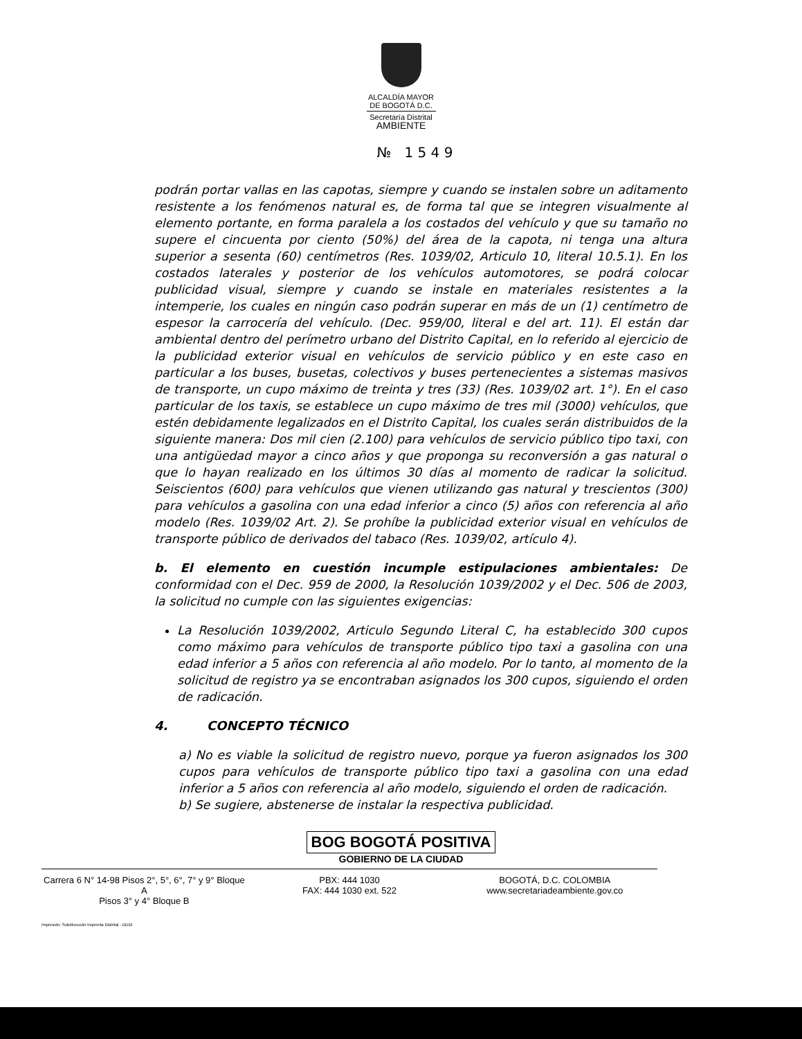ALCALDÍA MAYOR
DE BOGOTÁ D.C.
Secretaría Distrital
AMBIENTE
№ 1 5 4 9
podrán portar vallas en las capotas, siempre y cuando se instalen sobre un aditamento resistente a los fenómenos natural es, de forma tal que se integren visualmente al elemento portante, en forma paralela a los costados del vehículo y que su tamaño no supere el cincuenta por ciento (50%) del área de la capota, ni tenga una altura superior a sesenta (60) centímetros (Res. 1039/02, Articulo 10, literal 10.5.1). En los costados laterales y posterior de los vehículos automotores, se podrá colocar publicidad visual, siempre y cuando se instale en materiales resistentes a la intemperie, los cuales en ningún caso podrán superar en más de un (1) centímetro de espesor la carrocería del vehículo. (Dec. 959/00, literal e del art. 11). El están dar ambiental dentro del perímetro urbano del Distrito Capital, en lo referido al ejercicio de la publicidad exterior visual en vehículos de servicio público y en este caso en particular a los buses, busetas, colectivos y buses pertenecientes a sistemas masivos de transporte, un cupo máximo de treinta y tres (33) (Res. 1039/02 art. 1°). En el caso particular de los taxis, se establece un cupo máximo de tres mil (3000) vehículos, que estén debidamente legalizados en el Distrito Capital, los cuales serán distribuidos de la siguiente manera: Dos mil cien (2.100) para vehículos de servicio público tipo taxi, con una antigüedad mayor a cinco años y que proponga su reconversión a gas natural o que lo hayan realizado en los últimos 30 días al momento de radicar la solicitud. Seiscientos (600) para vehículos que vienen utilizando gas natural y trescientos (300) para vehículos a gasolina con una edad inferior a cinco (5) años con referencia al año modelo (Res. 1039/02 Art. 2). Se prohíbe la publicidad exterior visual en vehículos de transporte público de derivados del tabaco (Res. 1039/02, artículo 4).
b. El elemento en cuestión incumple estipulaciones ambientales: De conformidad con el Dec. 959 de 2000, la Resolución 1039/2002 y el Dec. 506 de 2003, la solicitud no cumple con las siguientes exigencias:
La Resolución 1039/2002, Articulo Segundo Literal C, ha establecido 300 cupos como máximo para vehículos de transporte público tipo taxi a gasolina con una edad inferior a 5 años con referencia al año modelo. Por lo tanto, al momento de la solicitud de registro ya se encontraban asignados los 300 cupos, siguiendo el orden de radicación.
4. CONCEPTO TÉCNICO
a) No es viable la solicitud de registro nuevo, porque ya fueron asignados los 300 cupos para vehículos de transporte público tipo taxi a gasolina con una edad inferior a 5 años con referencia al año modelo, siguiendo el orden de radicación.
b) Se sugiere, abstenerse de instalar la respectiva publicidad.
BOG BOGOTÁ POSITIVA
GOBIERNO DE LA CIUDAD
Carrera 6 N° 14-98 Pisos 2°, 5°, 6°, 7° y 9° Bloque A
Pisos 3° y 4° Bloque B
PBX: 444 1030
FAX: 444 1030 ext. 522
BOGOTÁ, D.C. COLOMBIA
www.secretariadeambiente.gov.co
Impresión: Subdirección Imprenta Distrital - DDDI